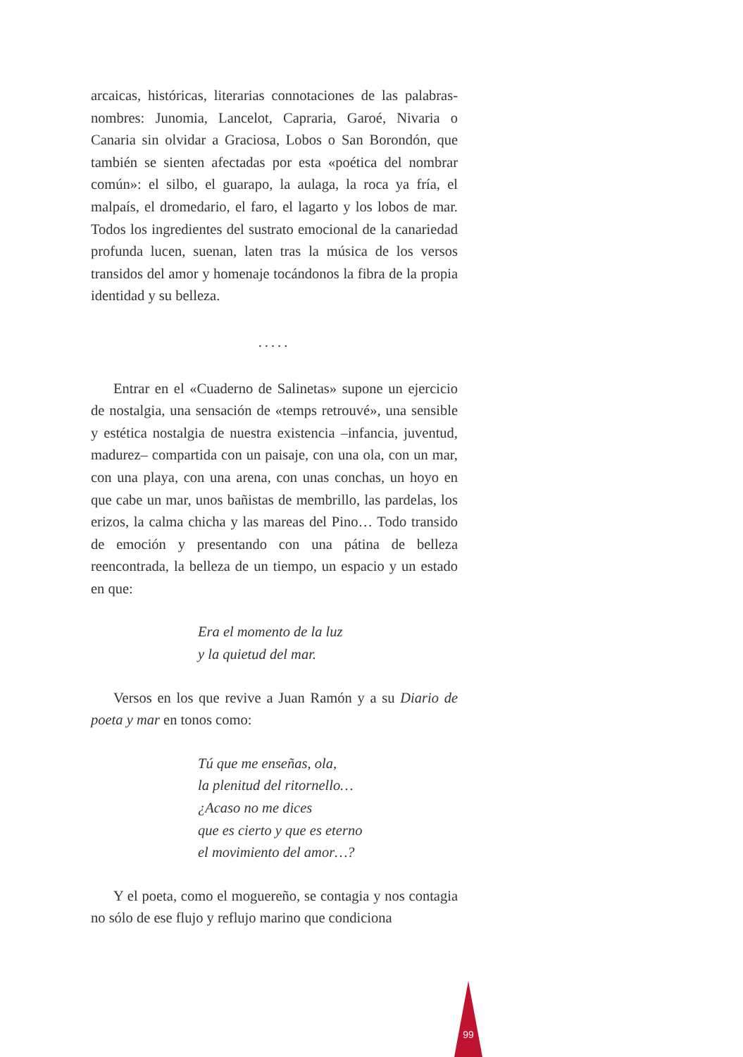arcaicas, históricas, literarias connotaciones de las palabras-nombres: Junomia, Lancelot, Capraria, Garoé, Nivaria o Canaria sin olvidar a Graciosa, Lobos o San Borondón, que también se sienten afectadas por esta «poética del nombrar común»: el silbo, el guarapo, la aulaga, la roca ya fría, el malpaís, el dromedario, el faro, el lagarto y los lobos de mar. Todos los ingredientes del sustrato emocional de la canariedad profunda lucen, suenan, laten tras la música de los versos transidos del amor y homenaje tocándonos la fibra de la propia identidad y su belleza.
.....
Entrar en el «Cuaderno de Salinetas» supone un ejercicio de nostalgia, una sensación de «temps retrouvé», una sensible y estética nostalgia de nuestra existencia –infancia, juventud, madurez– compartida con un paisaje, con una ola, con un mar, con una playa, con una arena, con unas conchas, un hoyo en que cabe un mar, unos bañistas de membrillo, las pardelas, los erizos, la calma chicha y las mareas del Pino… Todo transido de emoción y presentando con una pátina de belleza reencontrada, la belleza de un tiempo, un espacio y un estado en que:
Era el momento de la luz
y la quietud del mar.
Versos en los que revive a Juan Ramón y a su Diario de poeta y mar en tonos como:
Tú que me enseñas, ola,
la plenitud del ritornello…
¿Acaso no me dices
que es cierto y que es eterno
el movimiento del amor…?
Y el poeta, como el moguereño, se contagia y nos contagia no sólo de ese flujo y reflujo marino que condiciona
99